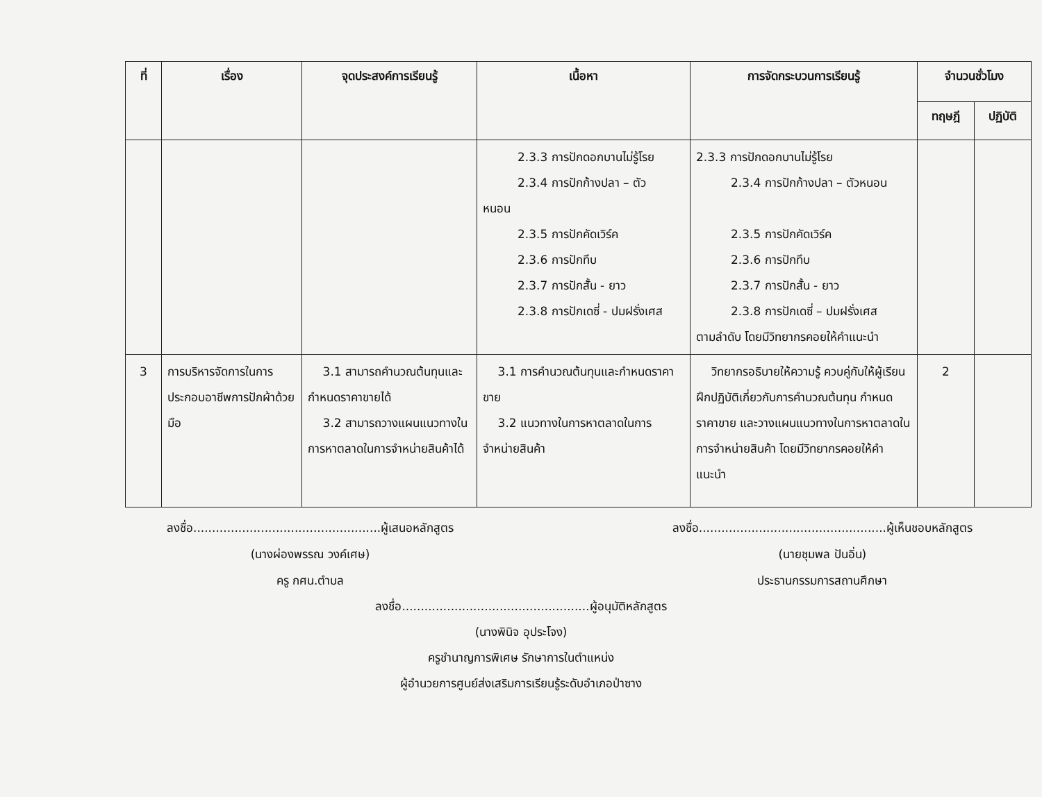| ที่ | เรื่อง | จุดประสงค์การเรียนรู้ | เนื้อหา | การจัดกระบวนการเรียนรู้ | จำนวนชั่วโมง | |
| --- | --- | --- | --- | --- | --- | --- |
| | | | | | ทฤษฎี | ปฏิบัติ |
| | | | 2.3.3 การปักดอกบานไม่รู้โรย 2.3.4 การปักก้างปลา – ตัว หนอน 2.3.5 การปักคัดเวิร์ค 2.3.6 การปักทึบ 2.3.7 การปักสั้น - ยาว 2.3.8 การปักเดซี่ - ปมฝรั่งเศส | 2.3.3 การปักดอกบานไม่รู้โรย 2.3.4 การปักก้างปลา – ตัวหนอน 2.3.5 การปักคัดเวิร์ค 2.3.6 การปักทึบ 2.3.7 การปักสั้น - ยาว 2.3.8 การปักเดซี่ – ปมฝรั่งเศส ตามลำดับ โดยมีวิทยากรคอยให้คำแนะนำ | | |
| 3 | การบริหารจัดการในการประกอบอาชีพการปักผ้าด้วยมือ | 3.1 สามารถคำนวณต้นทุนและกำหนดราคาขายได้ 3.2 สามารถวางแผนแนวทางในการหาตลาดในการจำหน่ายสินค้าได้ | 3.1 การคำนวณต้นทุนและกำหนดราคาขาย 3.2 แนวทางในการหาตลาดในการจำหน่ายสินค้า | วิทยากรอธิบายให้ความรู้ ควบคู่กับให้ผู้เรียนฝึกปฏิบัติเกี่ยวกับการคำนวณต้นทุน กำหนดราคาขาย และวางแผนแนวทางในการหาตลาดในการจำหน่ายสินค้า โดยมีวิทยากรคอยให้คำแนะนำ | 2 | |
ลงชื่อ..................................................ผู้เสนอหลักสูตร
(นางผ่องพรรณ วงค์เศษ)
ครู กศน.ตำบล
ลงชื่อ..................................................ผู้เห็นชอบหลักสูตร
(นายชุมพล ปันอิ่น)
ประธานกรรมการสถานศึกษา
ลงชื่อ..................................................ผู้อนุมัติหลักสูตร
(นางพินิจ อุประโจง)
ครูชำนาญการพิเศษ รักษาการในตำแหน่ง
ผู้อำนวยการศูนย์ส่งเสริมการเรียนรู้ระดับอำเภอป่าซาง